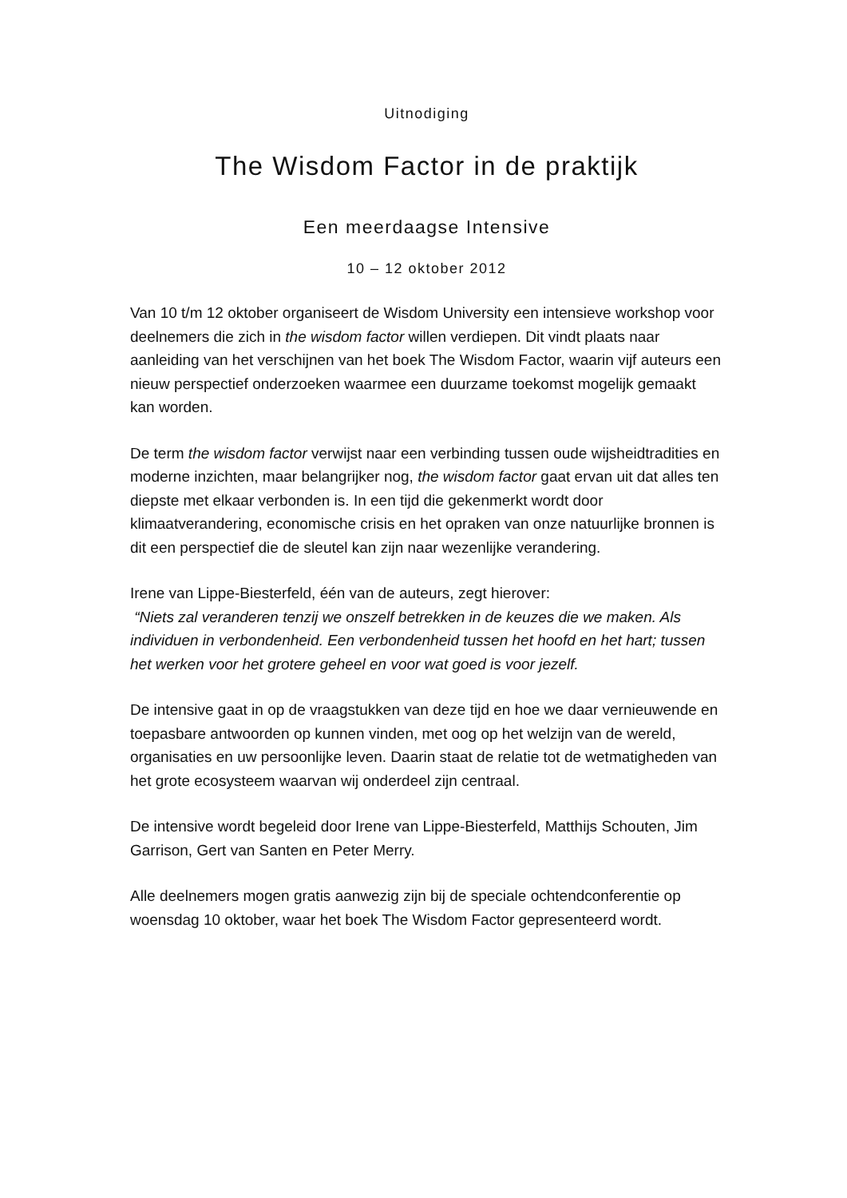Uitnodiging
The Wisdom Factor in de praktijk
Een meerdaagse Intensive
10 – 12 oktober 2012
Van 10 t/m 12 oktober organiseert de Wisdom University een intensieve workshop voor deelnemers die zich in the wisdom factor willen verdiepen. Dit vindt plaats naar aanleiding van het verschijnen van het boek The Wisdom Factor, waarin vijf auteurs een nieuw perspectief onderzoeken waarmee een duurzame toekomst mogelijk gemaakt kan worden.
De term the wisdom factor verwijst naar een verbinding tussen oude wijsheidtradities en moderne inzichten, maar belangrijker nog, the wisdom factor gaat ervan uit dat alles ten diepste met elkaar verbonden is. In een tijd die gekenmerkt wordt door klimaatverandering, economische crisis en het opraken van onze natuurlijke bronnen is dit een perspectief die de sleutel kan zijn naar wezenlijke verandering.
Irene van Lippe-Biesterfeld, één van de auteurs, zegt hierover:
“Niets zal veranderen tenzij we onszelf betrekken in de keuzes die we maken. Als individuen in verbondenheid. Een verbondenheid tussen het hoofd en het hart; tussen het werken voor het grotere geheel en voor wat goed is voor jezelf.
De intensive gaat in op de vraagstukken van deze tijd en hoe we daar vernieuwende en toepasbare antwoorden op kunnen vinden, met oog op het welzijn van de wereld, organisaties en uw persoonlijke leven. Daarin staat de relatie tot de wetmatigheden van het grote ecosysteem waarvan wij onderdeel zijn centraal.
De intensive wordt begeleid door Irene van Lippe-Biesterfeld, Matthijs Schouten, Jim Garrison, Gert van Santen en Peter Merry.
Alle deelnemers mogen gratis aanwezig zijn bij de speciale ochtendconferentie op woensdag 10 oktober, waar het boek The Wisdom Factor gepresenteerd wordt.